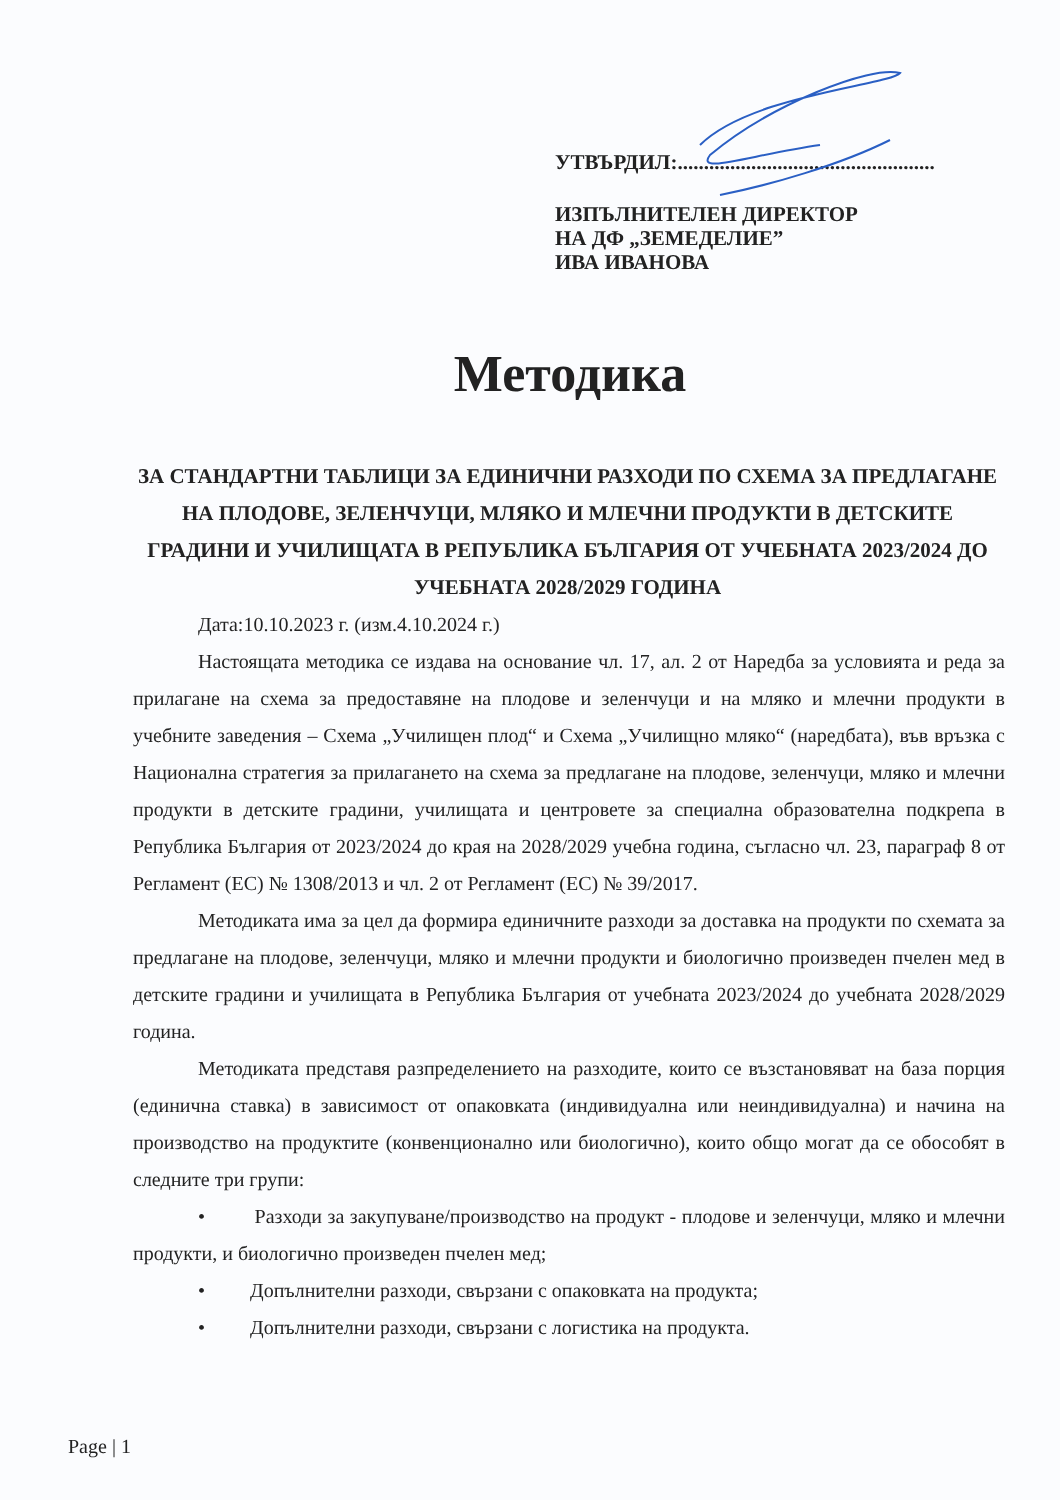УТВЪРДИЛ:.................................................
ИЗПЪЛНИТЕЛЕН ДИРЕКТОР
НА ДФ „ЗЕМЕДЕЛИЕ”
ИВА ИВАНОВА
Методика
ЗА СТАНДАРТНИ ТАБЛИЦИ ЗА ЕДИНИЧНИ РАЗХОДИ ПО СХЕМА ЗА ПРЕДЛАГАНЕ НА ПЛОДОВЕ, ЗЕЛЕНЧУЦИ, МЛЯКО И МЛЕЧНИ ПРОДУКТИ В ДЕТСКИТЕ ГРАДИНИ И УЧИЛИЩАТА В РЕПУБЛИКА БЪЛГАРИЯ ОТ УЧЕБНАТА 2023/2024 ДО УЧЕБНАТА 2028/2029 ГОДИНА
Дата:10.10.2023 г. (изм.4.10.2024 г.)
Настоящата методика се издава на основание чл. 17, ал. 2 от Наредба за условията и реда за прилагане на схема за предоставяне на плодове и зеленчуци и на мляко и млечни продукти в учебните заведения – Схема „Училищен плод“ и Схема „Училищно мляко“ (наредбата), във връзка с Национална стратегия за прилагането на схема за предлагане на плодове, зеленчуци, мляко и млечни продукти в детските градини, училищата и центровете за специална образователна подкрепа в Република България от 2023/2024 до края на 2028/2029 учебна година, съгласно чл. 23, параграф 8 от Регламент (ЕС) № 1308/2013 и чл. 2 от Регламент (ЕС) № 39/2017.
Методиката има за цел да формира единичните разходи за доставка на продукти по схемата за предлагане на плодове, зеленчуци, мляко и млечни продукти и биологично произведен пчелен мед в детските градини и училищата в Република България от учебната 2023/2024 до учебната 2028/2029 година.
Методиката представя разпределението на разходите, които се възстановяват на база порция (единична ставка) в зависимост от опаковката (индивидуална или неиндивидуална) и начина на производство на продуктите (конвенционално или биологично), които общо могат да се обособят в следните три групи:
• Разходи за закупуване/производство на продукт - плодове и зеленчуци, мляко и млечни продукти, и биологично произведен пчелен мед;
• Допълнителни разходи, свързани с опаковката на продукта;
• Допълнителни разходи, свързани с логистика на продукта.
Page | 1